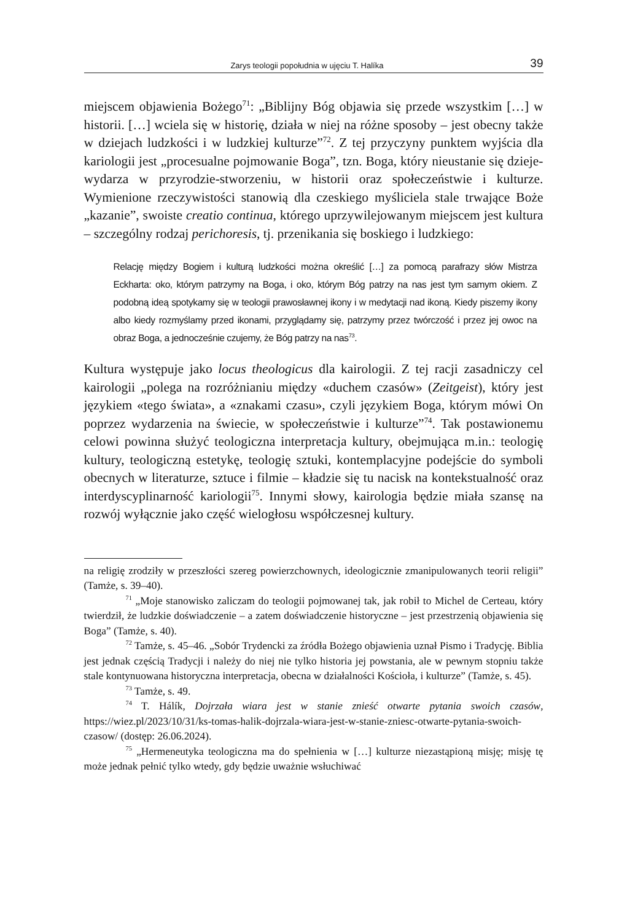Zarys teologii popołudnia w ujęciu T. Halíka 39
miejscem objawienia Bożego<sup>71</sup>: „Biblijny Bóg objawia się przede wszystkim […] w historii. […] wciela się w historię, działa w niej na różne sposoby – jest obecny także w dziejach ludzkości i w ludzkiej kulturze”<sup>72</sup>. Z tej przyczyny punktem wyjścia dla kariologii jest „procesualne pojmowanie Boga”, tzn. Boga, który nieustanie się dzieje-wydarza w przyrodzie-stworzeniu, w historii oraz społeczeństwie i kulturze. Wymienione rzeczywistości stanowią dla czeskiego myśliciela stale trwające Boże „kazanie”, swoiste creatio continua, którego uprzywilejowanym miejscem jest kultura – szczególny rodzaj perichoresis, tj. przenikania się boskiego i ludzkiego:
Relację między Bogiem i kulturą ludzkości można określić […] za pomocą parafrazy słów Mistrza Eckharta: oko, którym patrzymy na Boga, i oko, którym Bóg patrzy na nas jest tym samym okiem. Z podobną ideą spotykamy się w teologii prawosławnej ikony i w medytacji nad ikoną. Kiedy piszemy ikony albo kiedy rozmyślamy przed ikonami, przyglądamy się, patrzymy przez twórczość i przez jej owoc na obraz Boga, a jednocześnie czujemy, że Bóg patrzy na nas<sup>73</sup>.
Kultura występuje jako locus theologicus dla kairologii. Z tej racji zasadniczy cel kairologii „polega na rozróżnianiu między «duchem czasów» (Zeitgeist), który jest językiem «tego świata», a «znakami czasu», czyli językiem Boga, którym mówi On poprzez wydarzenia na świecie, w społeczeństwie i kulturze”<sup>74</sup>. Tak postawionemu celowi powinna służyć teologiczna interpretacja kultury, obejmująca m.in.: teologię kultury, teologiczną estetykę, teologię sztuki, kontemplacyjne podejście do symboli obecnych w literaturze, sztuce i filmie – kładzie się tu nacisk na kontekstualność oraz interdyscyplinarność kariologii<sup>75</sup>. Innymi słowy, kairologia będzie miała szansę na rozwój wyłącznie jako część wielogłosu współczesnej kultury.
na religię zrodziły w przeszłości szereg powierzchownych, ideologicznie zmanipulowanych teorii religii” (Tamże, s. 39–40).
<sup>71</sup> „Moje stanowisko zaliczam do teologii pojmowanej tak, jak robił to Michel de Certeau, który twierdził, że ludzkie doświadczenie – a zatem doświadczenie historyczne – jest przestrzenią objawienia się Boga” (Tamże, s. 40).
<sup>72</sup> Tamże, s. 45–46. „Sobór Trydencki za źródła Bożego objawienia uznał Pismo i Tradycję. Biblia jest jednak częścią Tradycji i należy do niej nie tylko historia jej powstania, ale w pewnym stopniu także stale kontynuowana historyczna interpretacja, obecna w działalności Kościoła, i kulturze” (Tamże, s. 45).
<sup>73</sup> Tamże, s. 49.
<sup>74</sup> T. Hálík, Dojrzała wiara jest w stanie znieść otwarte pytania swoich czasów, https://wiez.pl/2023/10/31/ks-tomas-halik-dojrzala-wiara-jest-w-stanie-zniesc-otwarte-pytania-swoich-czasow/ (dostęp: 26.06.2024).
<sup>75</sup> „Hermeneutyka teologiczna ma do spełnienia w […] kulturze niezastąpioną misję; misję tę może jednak pełnić tylko wtedy, gdy będzie uważnie wsłuchiwać